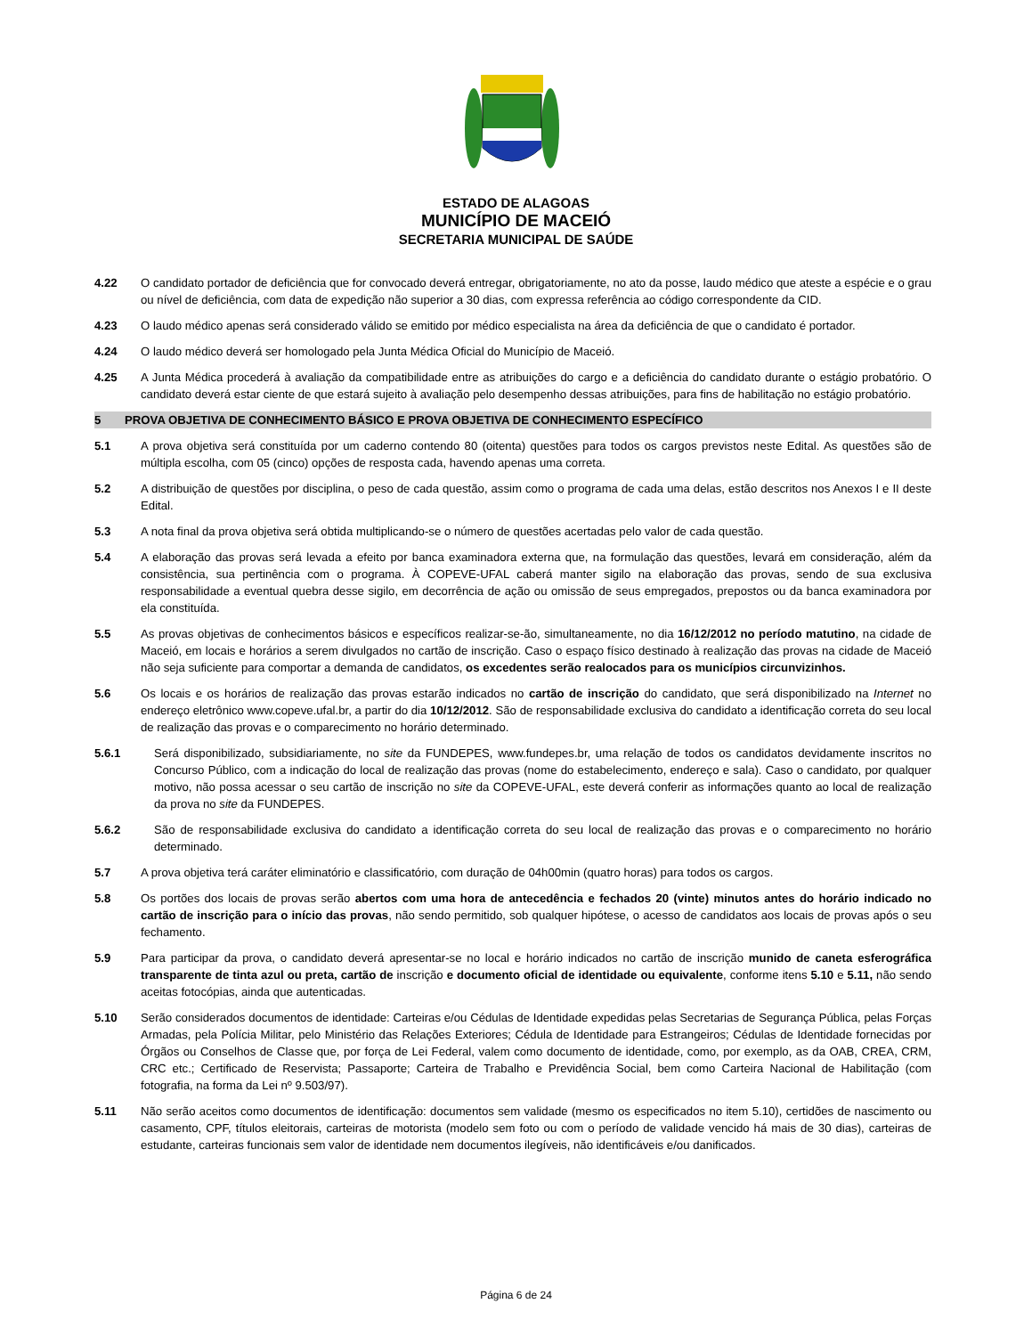ESTADO DE ALAGOAS
MUNICÍPIO DE MACEIÓ
SECRETARIA MUNICIPAL DE SAÚDE
4.22 O candidato portador de deficiência que for convocado deverá entregar, obrigatoriamente, no ato da posse, laudo médico que ateste a espécie e o grau ou nível de deficiência, com data de expedição não superior a 30 dias, com expressa referência ao código correspondente da CID.
4.23 O laudo médico apenas será considerado válido se emitido por médico especialista na área da deficiência de que o candidato é portador.
4.24 O laudo médico deverá ser homologado pela Junta Médica Oficial do Município de Maceió.
4.25 A Junta Médica procederá à avaliação da compatibilidade entre as atribuições do cargo e a deficiência do candidato durante o estágio probatório. O candidato deverá estar ciente de que estará sujeito à avaliação pelo desempenho dessas atribuições, para fins de habilitação no estágio probatório.
5 PROVA OBJETIVA DE CONHECIMENTO BÁSICO E PROVA OBJETIVA DE CONHECIMENTO ESPECÍFICO
5.1 A prova objetiva será constituída por um caderno contendo 80 (oitenta) questões para todos os cargos previstos neste Edital. As questões são de múltipla escolha, com 05 (cinco) opções de resposta cada, havendo apenas uma correta.
5.2 A distribuição de questões por disciplina, o peso de cada questão, assim como o programa de cada uma delas, estão descritos nos Anexos I e II deste Edital.
5.3 A nota final da prova objetiva será obtida multiplicando-se o número de questões acertadas pelo valor de cada questão.
5.4 A elaboração das provas será levada a efeito por banca examinadora externa que, na formulação das questões, levará em consideração, além da consistência, sua pertinência com o programa. À COPEVE-UFAL caberá manter sigilo na elaboração das provas, sendo de sua exclusiva responsabilidade a eventual quebra desse sigilo, em decorrência de ação ou omissão de seus empregados, prepostos ou da banca examinadora por ela constituída.
5.5 As provas objetivas de conhecimentos básicos e específicos realizar-se-ão, simultaneamente, no dia 16/12/2012 no período matutino, na cidade de Maceió, em locais e horários a serem divulgados no cartão de inscrição. Caso o espaço físico destinado à realização das provas na cidade de Maceió não seja suficiente para comportar a demanda de candidatos, os excedentes serão realocados para os municípios circunvizinhos.
5.6 Os locais e os horários de realização das provas estarão indicados no cartão de inscrição do candidato, que será disponibilizado na Internet no endereço eletrônico www.copeve.ufal.br, a partir do dia 10/12/2012. São de responsabilidade exclusiva do candidato a identificação correta do seu local de realização das provas e o comparecimento no horário determinado.
5.6.1 Será disponibilizado, subsidiariamente, no site da FUNDEPES, www.fundepes.br, uma relação de todos os candidatos devidamente inscritos no Concurso Público, com a indicação do local de realização das provas (nome do estabelecimento, endereço e sala). Caso o candidato, por qualquer motivo, não possa acessar o seu cartão de inscrição no site da COPEVE-UFAL, este deverá conferir as informações quanto ao local de realização da prova no site da FUNDEPES.
5.6.2 São de responsabilidade exclusiva do candidato a identificação correta do seu local de realização das provas e o comparecimento no horário determinado.
5.7 A prova objetiva terá caráter eliminatório e classificatório, com duração de 04h00min (quatro horas) para todos os cargos.
5.8 Os portões dos locais de provas serão abertos com uma hora de antecedência e fechados 20 (vinte) minutos antes do horário indicado no cartão de inscrição para o início das provas, não sendo permitido, sob qualquer hipótese, o acesso de candidatos aos locais de provas após o seu fechamento.
5.9 Para participar da prova, o candidato deverá apresentar-se no local e horário indicados no cartão de inscrição munido de caneta esferográfica transparente de tinta azul ou preta, cartão de inscrição e documento oficial de identidade ou equivalente, conforme itens 5.10 e 5.11, não sendo aceitas fotocópias, ainda que autenticadas.
5.10 Serão considerados documentos de identidade: Carteiras e/ou Cédulas de Identidade expedidas pelas Secretarias de Segurança Pública, pelas Forças Armadas, pela Polícia Militar, pelo Ministério das Relações Exteriores; Cédula de Identidade para Estrangeiros; Cédulas de Identidade fornecidas por Órgãos ou Conselhos de Classe que, por força de Lei Federal, valem como documento de identidade, como, por exemplo, as da OAB, CREA, CRM, CRC etc.; Certificado de Reservista; Passaporte; Carteira de Trabalho e Previdência Social, bem como Carteira Nacional de Habilitação (com fotografia, na forma da Lei nº 9.503/97).
5.11 Não serão aceitos como documentos de identificação: documentos sem validade (mesmo os especificados no item 5.10), certidões de nascimento ou casamento, CPF, títulos eleitorais, carteiras de motorista (modelo sem foto ou com o período de validade vencido há mais de 30 dias), carteiras de estudante, carteiras funcionais sem valor de identidade nem documentos ilegíveis, não identificáveis e/ou danificados.
Página 6 de 24